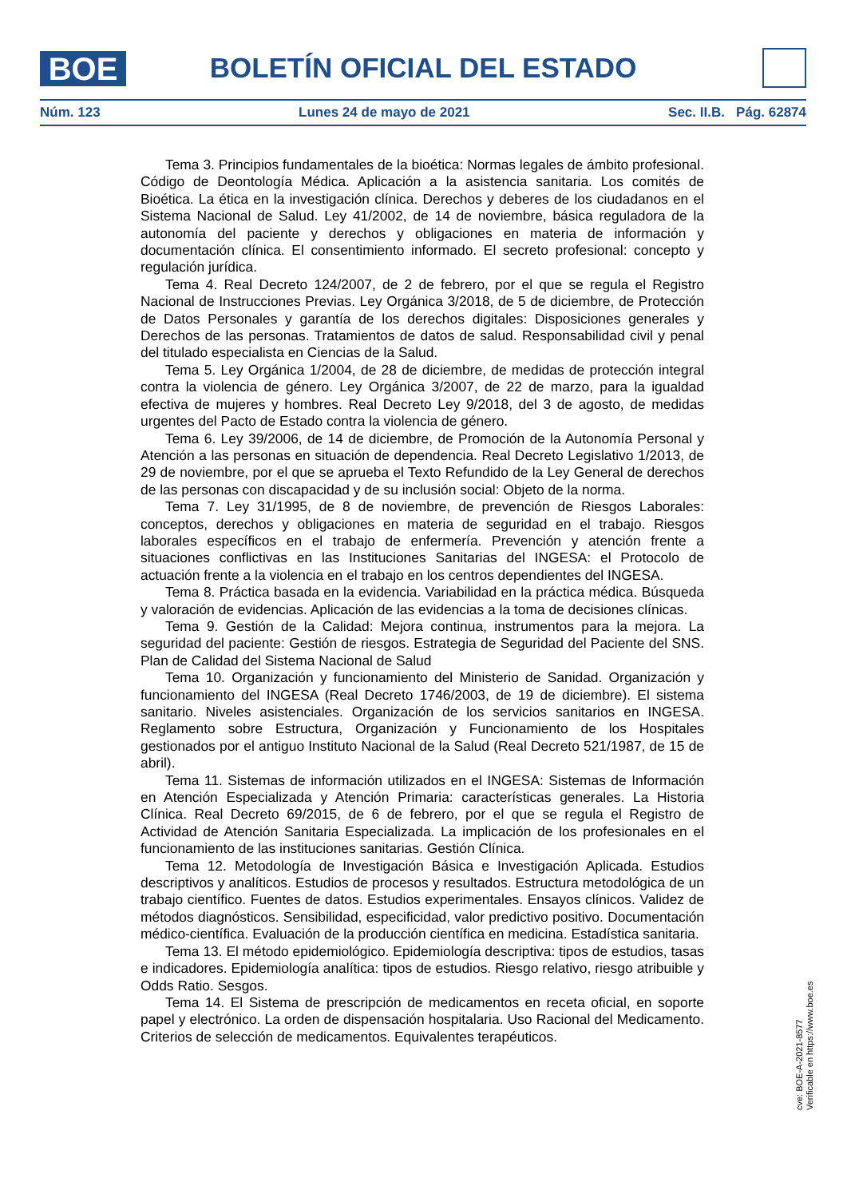BOE
BOLETÍN OFICIAL DEL ESTADO
Núm. 123 Lunes 24 de mayo de 2021 Sec. II.B. Pág. 62874
Tema 3. Principios fundamentales de la bioética: Normas legales de ámbito profesional. Código de Deontología Médica. Aplicación a la asistencia sanitaria. Los comités de Bioética. La ética en la investigación clínica. Derechos y deberes de los ciudadanos en el Sistema Nacional de Salud. Ley 41/2002, de 14 de noviembre, básica reguladora de la autonomía del paciente y derechos y obligaciones en materia de información y documentación clínica. El consentimiento informado. El secreto profesional: concepto y regulación jurídica.
Tema 4. Real Decreto 124/2007, de 2 de febrero, por el que se regula el Registro Nacional de Instrucciones Previas. Ley Orgánica 3/2018, de 5 de diciembre, de Protección de Datos Personales y garantía de los derechos digitales: Disposiciones generales y Derechos de las personas. Tratamientos de datos de salud. Responsabilidad civil y penal del titulado especialista en Ciencias de la Salud.
Tema 5. Ley Orgánica 1/2004, de 28 de diciembre, de medidas de protección integral contra la violencia de género. Ley Orgánica 3/2007, de 22 de marzo, para la igualdad efectiva de mujeres y hombres. Real Decreto Ley 9/2018, del 3 de agosto, de medidas urgentes del Pacto de Estado contra la violencia de género.
Tema 6. Ley 39/2006, de 14 de diciembre, de Promoción de la Autonomía Personal y Atención a las personas en situación de dependencia. Real Decreto Legislativo 1/2013, de 29 de noviembre, por el que se aprueba el Texto Refundido de la Ley General de derechos de las personas con discapacidad y de su inclusión social: Objeto de la norma.
Tema 7. Ley 31/1995, de 8 de noviembre, de prevención de Riesgos Laborales: conceptos, derechos y obligaciones en materia de seguridad en el trabajo. Riesgos laborales específicos en el trabajo de enfermería. Prevención y atención frente a situaciones conflictivas en las Instituciones Sanitarias del INGESA: el Protocolo de actuación frente a la violencia en el trabajo en los centros dependientes del INGESA.
Tema 8. Práctica basada en la evidencia. Variabilidad en la práctica médica. Búsqueda y valoración de evidencias. Aplicación de las evidencias a la toma de decisiones clínicas.
Tema 9. Gestión de la Calidad: Mejora continua, instrumentos para la mejora. La seguridad del paciente: Gestión de riesgos. Estrategia de Seguridad del Paciente del SNS. Plan de Calidad del Sistema Nacional de Salud
Tema 10. Organización y funcionamiento del Ministerio de Sanidad. Organización y funcionamiento del INGESA (Real Decreto 1746/2003, de 19 de diciembre). El sistema sanitario. Niveles asistenciales. Organización de los servicios sanitarios en INGESA. Reglamento sobre Estructura, Organización y Funcionamiento de los Hospitales gestionados por el antiguo Instituto Nacional de la Salud (Real Decreto 521/1987, de 15 de abril).
Tema 11. Sistemas de información utilizados en el INGESA: Sistemas de Información en Atención Especializada y Atención Primaria: características generales. La Historia Clínica. Real Decreto 69/2015, de 6 de febrero, por el que se regula el Registro de Actividad de Atención Sanitaria Especializada. La implicación de los profesionales en el funcionamiento de las instituciones sanitarias. Gestión Clínica.
Tema 12. Metodología de Investigación Básica e Investigación Aplicada. Estudios descriptivos y analíticos. Estudios de procesos y resultados. Estructura metodológica de un trabajo científico. Fuentes de datos. Estudios experimentales. Ensayos clínicos. Validez de métodos diagnósticos. Sensibilidad, especificidad, valor predictivo positivo. Documentación médico-científica. Evaluación de la producción científica en medicina. Estadística sanitaria.
Tema 13. El método epidemiológico. Epidemiología descriptiva: tipos de estudios, tasas e indicadores. Epidemiología analítica: tipos de estudios. Riesgo relativo, riesgo atribuible y Odds Ratio. Sesgos.
Tema 14. El Sistema de prescripción de medicamentos en receta oficial, en soporte papel y electrónico. La orden de dispensación hospitalaria. Uso Racional del Medicamento. Criterios de selección de medicamentos. Equivalentes terapéuticos.
cve: BOE-A-2021-8577
Verificable en https://www.boe.es